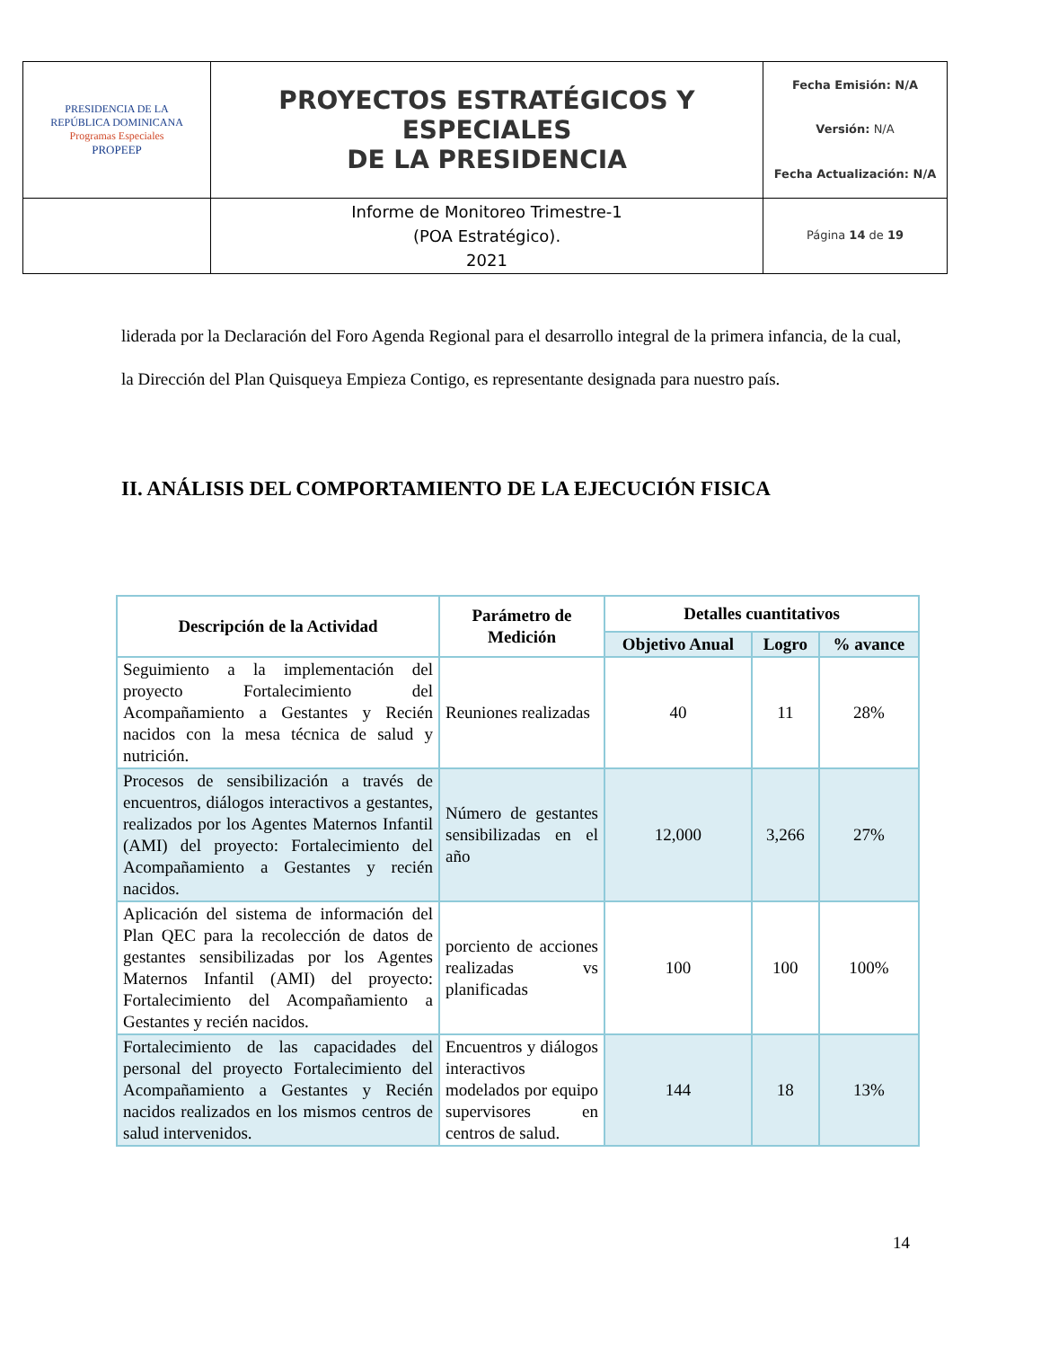| PRESIDENCIA DE LA REPÚBLICA DOMINICANA Programas Especiales PROPEEP | PROYECTOS ESTRATÉGICOS Y ESPECIALES DE LA PRESIDENCIA | Fecha Emisión: N/A Versión: N/A Fecha Actualización: N/A |
| | Informe de Monitoreo Trimestre-1 (POA Estratégico). 2021 | Página 14 de 19 |
liderada por la Declaración del Foro Agenda Regional para el desarrollo integral de la primera infancia, de la cual, la Dirección del Plan Quisqueya Empieza Contigo, es representante designada para nuestro país.
II. ANÁLISIS DEL COMPORTAMIENTO DE LA EJECUCIÓN FISICA
| Descripción de la Actividad | Parámetro de Medición | Detalles cuantitativos | | |
| --- | --- | --- | --- | --- |
| | | Objetivo Anual | Logro | % avance |
| Seguimiento a la implementación del proyecto Fortalecimiento del Acompañamiento a Gestantes y Recién nacidos con la mesa técnica de salud y nutrición. | Reuniones realizadas | 40 | 11 | 28% |
| Procesos de sensibilización a través de encuentros, diálogos interactivos a gestantes, realizados por los Agentes Maternos Infantil (AMI) del proyecto: Fortalecimiento del Acompañamiento a Gestantes y recién nacidos. | Número de gestantes sensibilizadas en el año | 12,000 | 3,266 | 27% |
| Aplicación del sistema de información del Plan QEC para la recolección de datos de gestantes sensibilizadas por los Agentes Maternos Infantil (AMI) del proyecto: Fortalecimiento del Acompañamiento a Gestantes y recién nacidos. | porciento de acciones realizadas vs planificadas | 100 | 100 | 100% |
| Fortalecimiento de las capacidades del personal del proyecto Fortalecimiento del Acompañamiento a Gestantes y Recién nacidos realizados en los mismos centros de salud intervenidos. | Encuentros y diálogos interactivos modelados por equipo supervisores en centros de salud. | 144 | 18 | 13% |
14